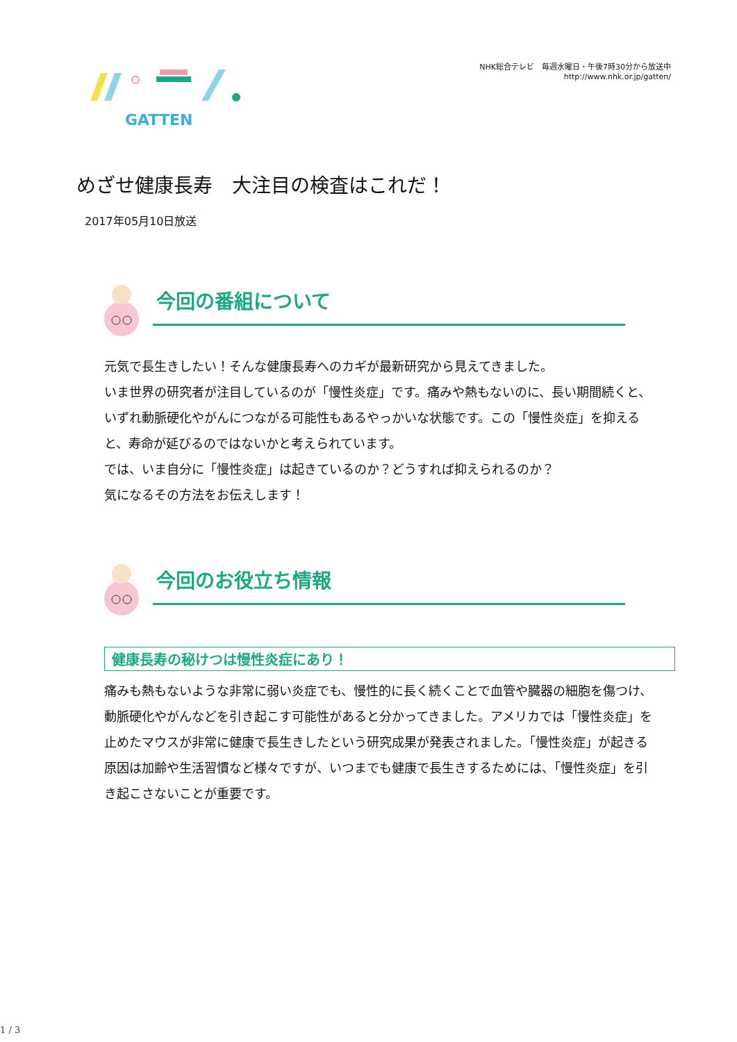GATTEN
NHK総合テレビ　毎週水曜日・午後7時30分から放送中
http://www.nhk.or.jp/gatten/
めざせ健康長寿　大注目の検査はこれだ！
2017年05月10日放送
今回の番組について
元気で長生きしたい！そんな健康長寿へのカギが最新研究から見えてきました。
いま世界の研究者が注目しているのが「慢性炎症」です。痛みや熱もないのに、長い期間続くと、いずれ動脈硬化やがんにつながる可能性もあるやっかいな状態です。この「慢性炎症」を抑えると、寿命が延びるのではないかと考えられています。
では、いま自分に「慢性炎症」は起きているのか？どうすれば抑えられるのか？
気になるその方法をお伝えします！
今回のお役立ち情報
健康長寿の秘けつは慢性炎症にあり！
痛みも熱もないような非常に弱い炎症でも、慢性的に長く続くことで血管や臓器の細胞を傷つけ、動脈硬化やがんなどを引き起こす可能性があると分かってきました。アメリカでは「慢性炎症」を止めたマウスが非常に健康で長生きしたという研究成果が発表されました。「慢性炎症」が起きる原因は加齢や生活習慣など様々ですが、いつまでも健康で長生きするためには、「慢性炎症」を引き起こさないことが重要です。
1 / 3